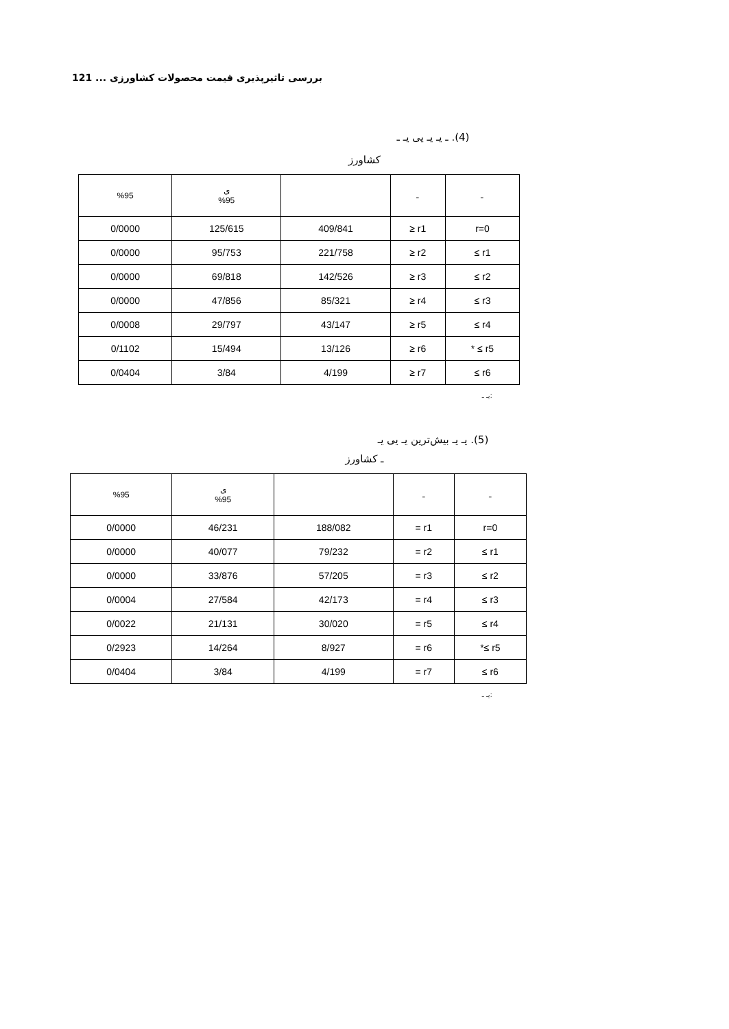121 ... بررسی تاثیرپذیری قیمت محصولات کشاورزی
(4). ـ یـ یـ یی یـ ـ
کشاورز
| %95 | ی %95 | | ـ | ـ |
| 0/0000 | 125/615 | 409/841 | ≥ r1 | r=0 |
| 0/0000 | 95/753 | 221/758 | ≥ r2 | ≤ r1 |
| 0/0000 | 69/818 | 142/526 | ≥ r3 | ≤ r2 |
| 0/0000 | 47/856 | 85/321 | ≥ r4 | ≤ r3 |
| 0/0008 | 29/797 | 43/147 | ≥ r5 | ≤ r4 |
| 0/1102 | 15/494 | 13/126 | ≥ r6 | * ≤ r5 |
| 0/0404 | 3/84 | 4/199 | ≥ r7 | ≤ r6 |
:یـ ـ
(5). یـ یـ بیش‌ترین یـ یی یـ
ـ کشاورز
| %95 | ی %95 | | ـ | ـ |
| 0/0000 | 46/231 | 188/082 | = r1 | r=0 |
| 0/0000 | 40/077 | 79/232 | = r2 | ≤ r1 |
| 0/0000 | 33/876 | 57/205 | = r3 | ≤ r2 |
| 0/0004 | 27/584 | 42/173 | = r4 | ≤ r3 |
| 0/0022 | 21/131 | 30/020 | = r5 | ≤ r4 |
| 0/2923 | 14/264 | 8/927 | = r6 | *≤ r5 |
| 0/0404 | 3/84 | 4/199 | = r7 | ≤ r6 |
:یـ ـ